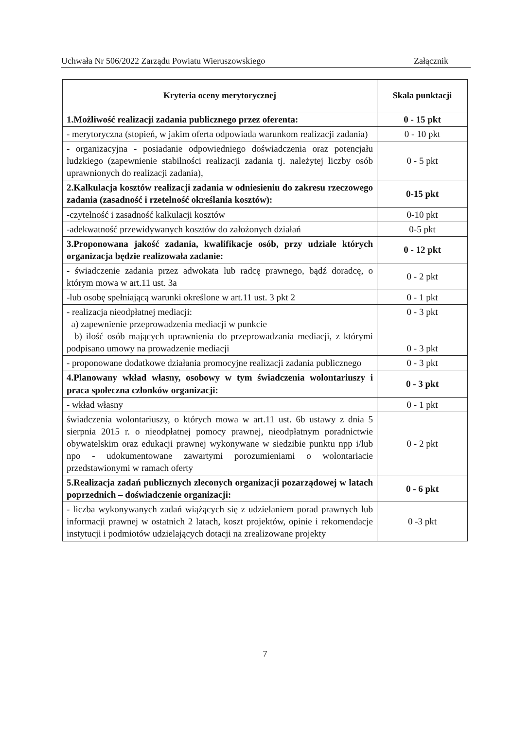Uchwała Nr 506/2022 Zarządu Powiatu Wieruszowskiego Załącznik
| Kryteria oceny merytorycznej | Skala punktacji |
| --- | --- |
| 1.Możliwość realizacji zadania publicznego przez oferenta: | 0 - 15 pkt |
| - merytoryczna (stopień, w jakim oferta odpowiada warunkom realizacji zadania) | 0 - 10 pkt |
| - organizacyjna - posiadanie odpowiedniego doświadczenia oraz potencjału ludzkiego (zapewnienie stabilności realizacji zadania tj. należytej liczby osób uprawnionych do realizacji zadania), | 0 - 5 pkt |
| 2.Kalkulacja kosztów realizacji zadania w odniesieniu do zakresu rzeczowego zadania (zasadność i rzetelność określania kosztów): | 0-15 pkt |
| -czytelność i zasadność kalkulacji kosztów | 0-10 pkt |
| -adekwatność przewidywanych kosztów do założonych działań | 0-5 pkt |
| 3.Proponowana jakość zadania, kwalifikacje osób, przy udziale których organizacja będzie realizowała zadanie: | 0 - 12 pkt |
| - świadczenie zadania przez adwokata lub radcę prawnego, bądź doradcę, o którym mowa w art.11 ust. 3a | 0 - 2 pkt |
| -lub osobę spełniającą warunki określone w art.11 ust. 3 pkt 2 | 0 - 1 pkt |
| - realizacja nieodpłatnej mediacji: a) zapewnienie przeprowadzenia mediacji w punkcie b) ilość osób mających uprawnienia do przeprowadzania mediacji, z którymi podpisano umowy na prowadzenie mediacji | 0 - 3 pkt 0 - 3 pkt |
| - proponowane dodatkowe działania promocyjne realizacji zadania publicznego | 0 - 3 pkt |
| 4.Planowany wkład własny, osobowy w tym świadczenia wolontariuszy i praca społeczna członków organizacji: | 0 - 3 pkt |
| - wkład własny | 0 - 1 pkt |
| świadczenia wolontariuszy, o których mowa w art.11 ust. 6b ustawy z dnia 5 sierpnia 2015 r. o nieodpłatnej pomocy prawnej, nieodpłatnym poradnictwie obywatelskim oraz edukacji prawnej wykonywane w siedzibie punktu npp i/lub npo - udokumentowane zawartymi porozumieniami o wolontariacie przedstawionymi w ramach oferty | 0 - 2 pkt |
| 5.Realizacja zadań publicznych zleconych organizacji pozarządowej w latach poprzednich – doświadczenie organizacji: | 0 - 6 pkt |
| - liczba wykonywanych zadań wiążących się z udzielaniem porad prawnych lub informacji prawnej w ostatnich 2 latach, koszt projektów, opinie i rekomendacje instytucji i podmiotów udzielających dotacji na zrealizowane projekty | 0 -3 pkt |
7